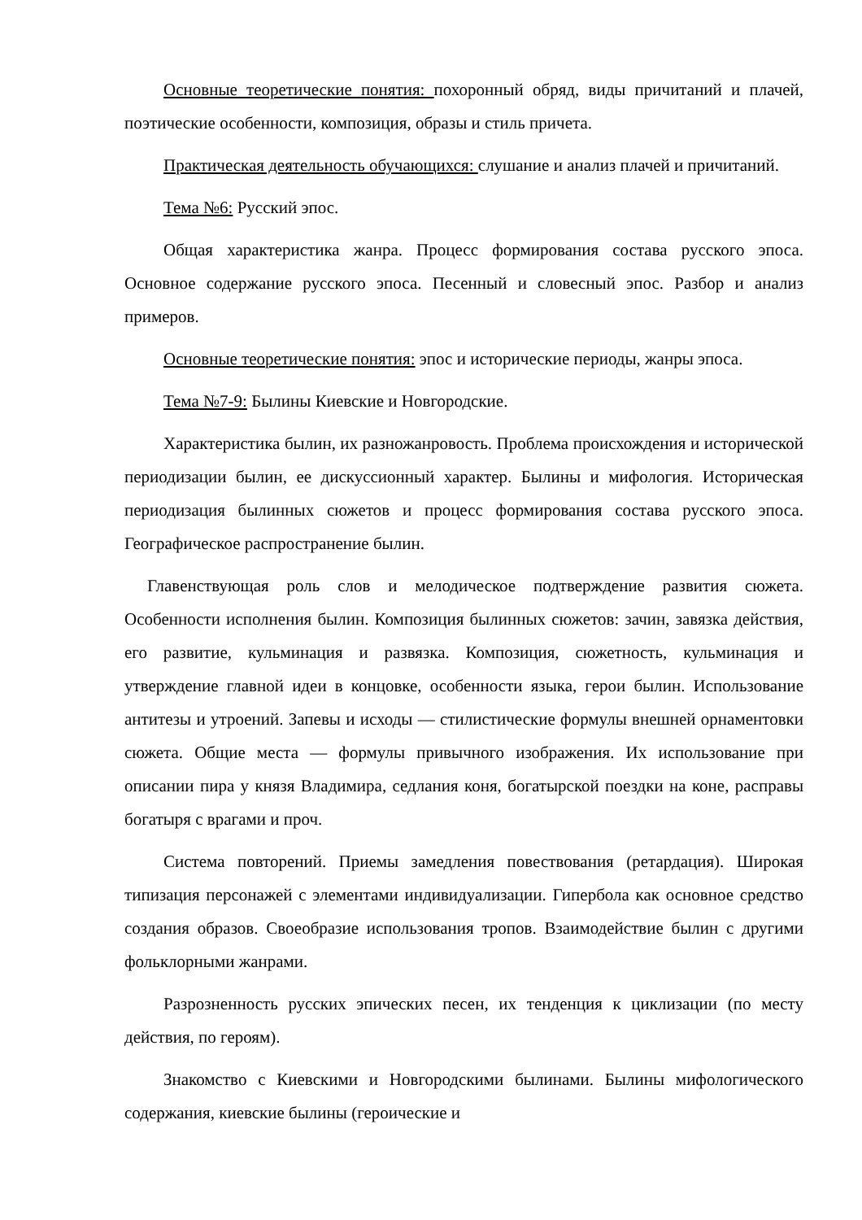Основные теоретические понятия: похоронный обряд, виды причитаний и плачей, поэтические особенности, композиция, образы и стиль причета.
Практическая деятельность обучающихся: слушание и анализ плачей и причитаний.
Тема №6: Русский эпос.
Общая характеристика жанра. Процесс формирования состава русского эпоса. Основное содержание русского эпоса. Песенный и словесный эпос. Разбор и анализ примеров.
Основные теоретические понятия: эпос и исторические периоды, жанры эпоса.
Тема №7-9: Былины Киевские и Новгородские.
Характеристика былин, их разножанровость. Проблема происхождения и исторической периодизации былин, ее дискуссионный характер. Былины и мифология. Историческая периодизация былинных сюжетов и процесс формирования состава русского эпоса. Географическое распространение былин.
Главенствующая роль слов и мелодическое подтверждение развития сюжета. Особенности исполнения былин. Композиция былинных сюжетов: зачин, завязка действия, его развитие, кульминация и развязка. Композиция, сюжетность, кульминация и утверждение главной идеи в концовке, особенности языка, герои былин. Использование антитезы и утроений. Запевы и исходы — стилистические формулы внешней орнаментовки сюжета. Общие места — формулы привычного изображения. Их использование при описании пира у князя Владимира, седлания коня, богатырской поездки на коне, расправы богатыря с врагами и проч.
Система повторений. Приемы замедления повествования (ретардация). Широкая типизация персонажей с элементами индивидуализации. Гипербола как основное средство создания образов. Своеобразие использования тропов. Взаимодействие былин с другими фольклорными жанрами.
Разрозненность русских эпических песен, их тенденция к циклизации (по месту действия, по героям).
Знакомство с Киевскими и Новгородскими былинами. Былины мифологического содержания, киевские былины (героические и